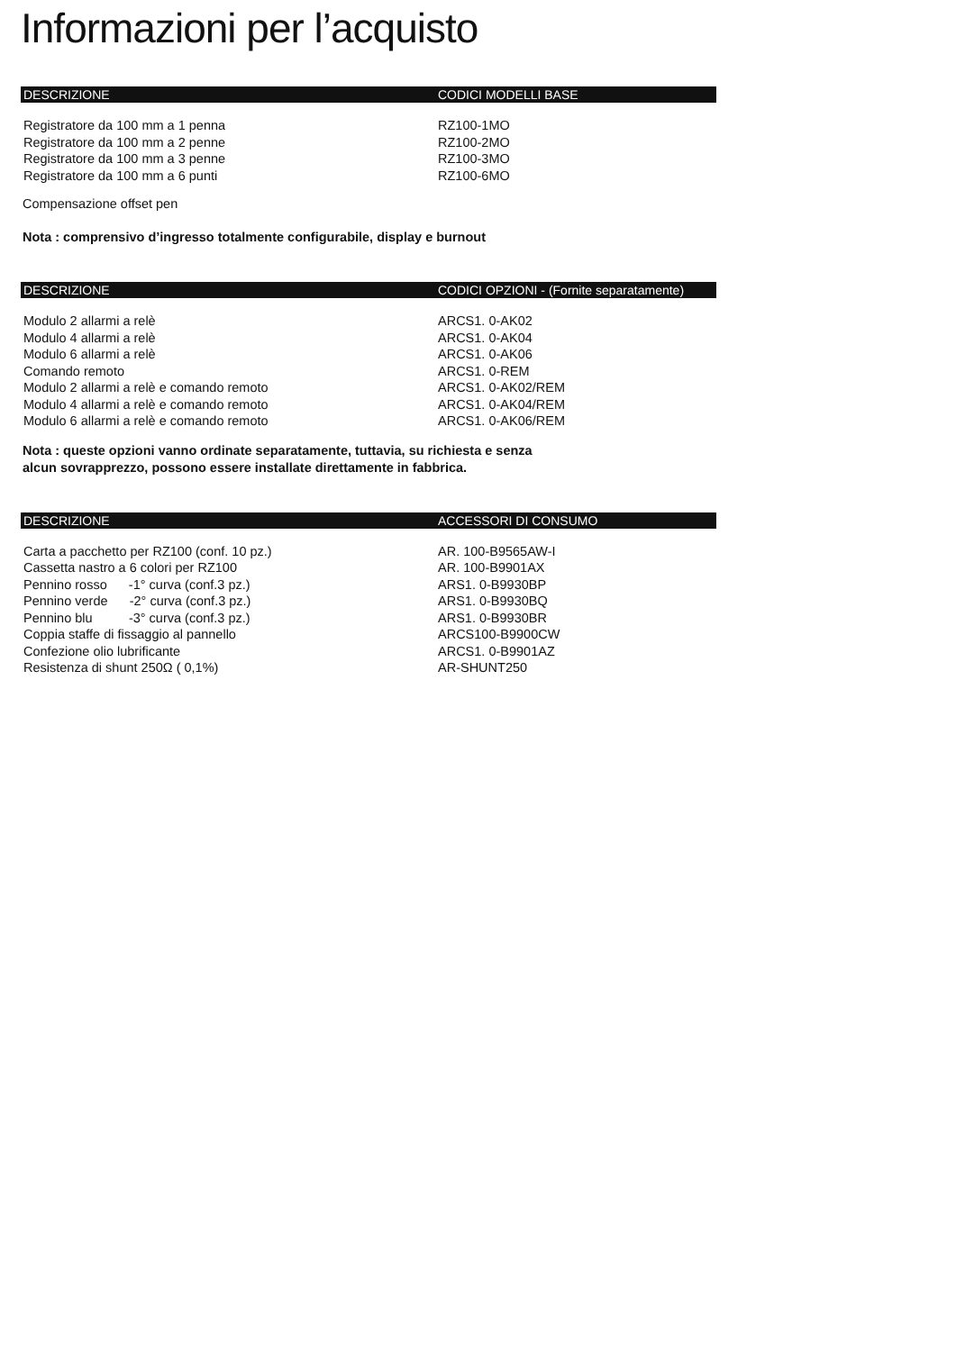Informazioni per l’acquisto
| DESCRIZIONE | CODICI MODELLI BASE |
| --- | --- |
| Registratore da 100 mm a 1 penna | RZ100-1MO |
| Registratore da 100 mm a 2 penne | RZ100-2MO |
| Registratore da 100 mm a 3 penne | RZ100-3MO |
| Registratore da 100 mm a 6 punti | RZ100-6MO |
Compensazione offset pen
Nota : comprensivo d’ingresso totalmente configurabile, display e burnout
| DESCRIZIONE | CODICI OPZIONI - (Fornite separatamente) |
| --- | --- |
| Modulo 2 allarmi a relè | ARCS1. 0-AK02 |
| Modulo 4 allarmi a relè | ARCS1. 0-AK04 |
| Modulo 6 allarmi a relè | ARCS1. 0-AK06 |
| Comando remoto | ARCS1. 0-REM |
| Modulo 2 allarmi a relè e comando remoto | ARCS1. 0-AK02/REM |
| Modulo 4 allarmi a relè e comando remoto | ARCS1. 0-AK04/REM |
| Modulo 6 allarmi a relè e comando remoto | ARCS1. 0-AK06/REM |
Nota : queste opzioni vanno ordinate separatamente, tuttavia, su richiesta e senza
alcun sovrapprezzo, possono essere installate direttamente in fabbrica.
| DESCRIZIONE | ACCESSORI DI CONSUMO |
| --- | --- |
| Carta a pacchetto per RZ100 (conf. 10 pz.) | AR. 100-B9565AW-I |
| Cassetta nastro a 6 colori per RZ100 | AR. 100-B9901AX |
| Pennino rosso -1° curva (conf.3 pz.) | ARS1. 0-B9930BP |
| Pennino verde -2° curva (conf.3 pz.) | ARS1. 0-B9930BQ |
| Pennino blu -3° curva (conf.3 pz.) | ARS1. 0-B9930BR |
| Coppia staffe di fissaggio al pannello | ARCS100-B9900CW |
| Confezione olio lubrificante | ARCS1. 0-B9901AZ |
| Resistenza di shunt 250Ω ( 0,1%) | AR-SHUNT250 |